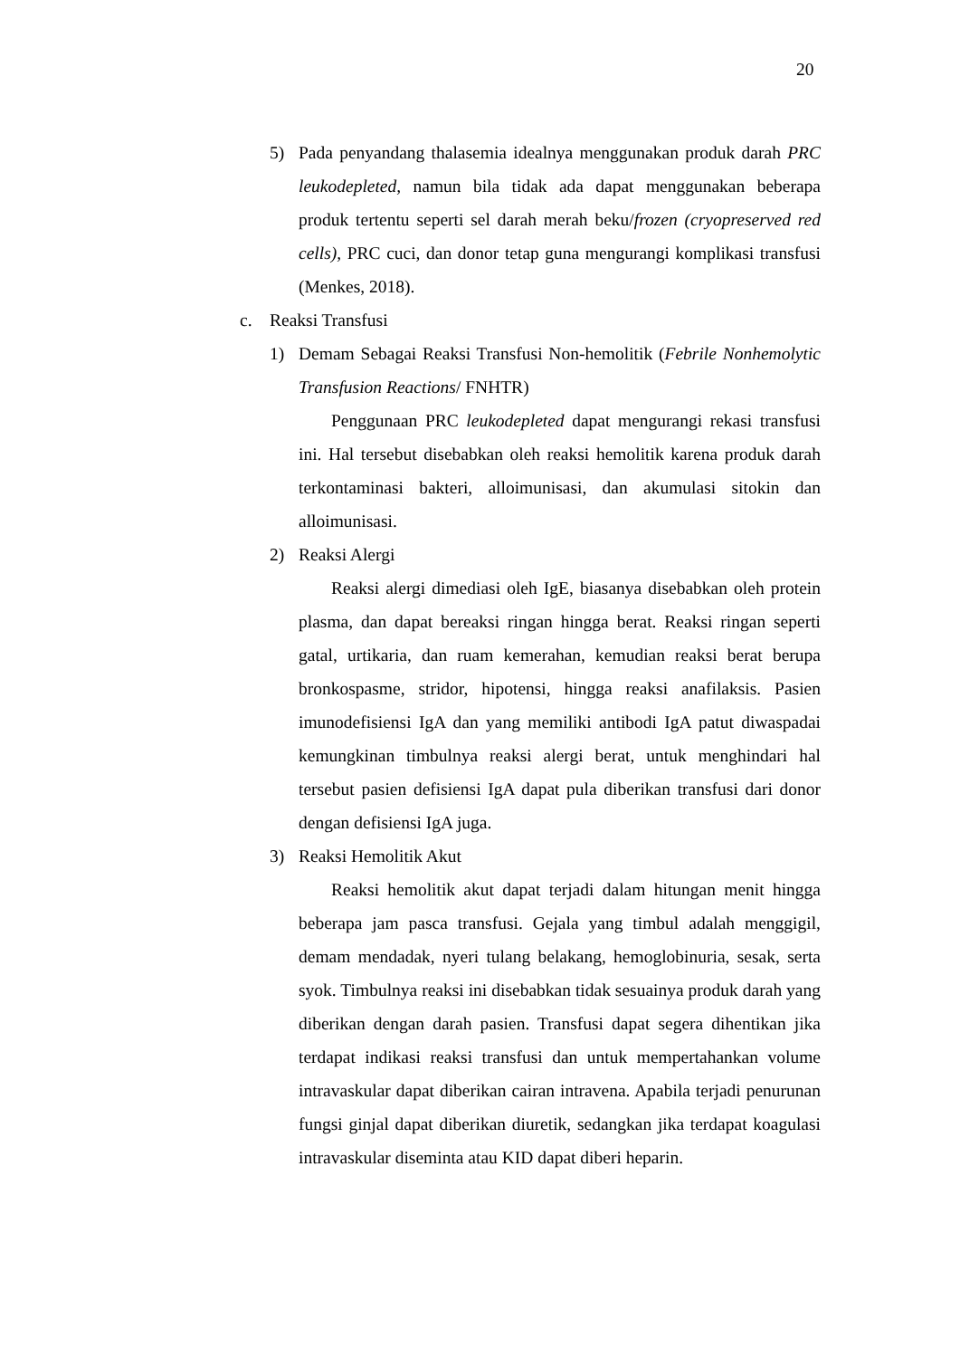20
5) Pada penyandang thalasemia idealnya menggunakan produk darah PRC leukodepleted, namun bila tidak ada dapat menggunakan beberapa produk tertentu seperti sel darah merah beku/frozen (cryopreserved red cells), PRC cuci, dan donor tetap guna mengurangi komplikasi transfusi (Menkes, 2018).
c. Reaksi Transfusi
1) Demam Sebagai Reaksi Transfusi Non-hemolitik (Febrile Nonhemolytic Transfusion Reactions/ FNHTR)
Penggunaan PRC leukodepleted dapat mengurangi rekasi transfusi ini. Hal tersebut disebabkan oleh reaksi hemolitik karena produk darah terkontaminasi bakteri, alloimunisasi, dan akumulasi sitokin dan alloimunisasi.
2) Reaksi Alergi
Reaksi alergi dimediasi oleh IgE, biasanya disebabkan oleh protein plasma, dan dapat bereaksi ringan hingga berat. Reaksi ringan seperti gatal, urtikaria, dan ruam kemerahan, kemudian reaksi berat berupa bronkospasme, stridor, hipotensi, hingga reaksi anafilaksis. Pasien imunodefisiensi IgA dan yang memiliki antibodi IgA patut diwaspadai kemungkinan timbulnya reaksi alergi berat, untuk menghindari hal tersebut pasien defisiensi IgA dapat pula diberikan transfusi dari donor dengan defisiensi IgA juga.
3) Reaksi Hemolitik Akut
Reaksi hemolitik akut dapat terjadi dalam hitungan menit hingga beberapa jam pasca transfusi. Gejala yang timbul adalah menggigil, demam mendadak, nyeri tulang belakang, hemoglobinuria, sesak, serta syok. Timbulnya reaksi ini disebabkan tidak sesuainya produk darah yang diberikan dengan darah pasien. Transfusi dapat segera dihentikan jika terdapat indikasi reaksi transfusi dan untuk mempertahankan volume intravaskular dapat diberikan cairan intravena. Apabila terjadi penurunan fungsi ginjal dapat diberikan diuretik, sedangkan jika terdapat koagulasi intravaskular diseminta atau KID dapat diberi heparin.